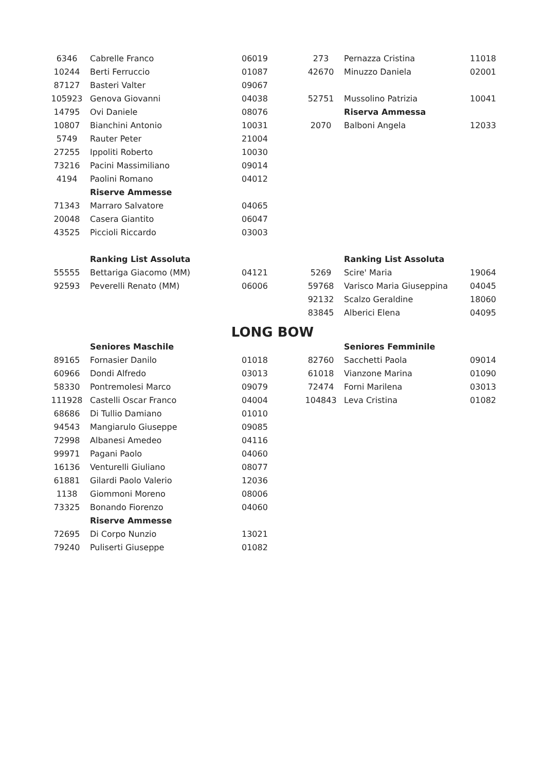| 6346 | Cabrelle Franco | 06019 |
| 10244 | Berti Ferruccio | 01087 |
| 87127 | Basteri Valter | 09067 |
| 105923 | Genova Giovanni | 04038 |
| 14795 | Ovi Daniele | 08076 |
| 10807 | Bianchini Antonio | 10031 |
| 5749 | Rauter Peter | 21004 |
| 27255 | Ippoliti Roberto | 10030 |
| 73216 | Pacini Massimiliano | 09014 |
| 4194 | Paolini Romano | 04012 |
| | Riserve Ammesse | |
| 71343 | Marraro Salvatore | 04065 |
| 20048 | Casera Giantito | 06047 |
| 43525 | Piccioli Riccardo | 03003 |
| | Ranking List Assoluta | |
| 55555 | Bettariga Giacomo (MM) | 04121 |
| 92593 | Peverelli Renato (MM) | 06006 |
| 273 | Pernazza Cristina | 11018 |
| 42670 | Minuzzo Daniela | 02001 |
| 52751 | Mussolino Patrizia | 10041 |
| | Riserva Ammessa | |
| 2070 | Balboni Angela | 12033 |
| | Ranking List Assoluta | |
| 5269 | Scire' Maria | 19064 |
| 59768 | Varisco Maria Giuseppina | 04045 |
| 92132 | Scalzo Geraldine | 18060 |
| 83845 | Alberici Elena | 04095 |
LONG BOW
| | Seniores Maschile | |
| 89165 | Fornasier Danilo | 01018 |
| 60966 | Dondi Alfredo | 03013 |
| 58330 | Pontremolesi Marco | 09079 |
| 111928 | Castelli Oscar Franco | 04004 |
| 68686 | Di Tullio Damiano | 01010 |
| 94543 | Mangiarulo Giuseppe | 09085 |
| 72998 | Albanesi Amedeo | 04116 |
| 99971 | Pagani Paolo | 04060 |
| 16136 | Venturelli Giuliano | 08077 |
| 61881 | Gilardi Paolo Valerio | 12036 |
| 1138 | Giommoni Moreno | 08006 |
| 73325 | Bonando Fiorenzo | 04060 |
| | Riserve Ammesse | |
| 72695 | Di Corpo Nunzio | 13021 |
| 79240 | Puliserti Giuseppe | 01082 |
| | Seniores Femminile | |
| 82760 | Sacchetti Paola | 09014 |
| 61018 | Vianzone Marina | 01090 |
| 72474 | Forni Marilena | 03013 |
| 104843 | Leva Cristina | 01082 |